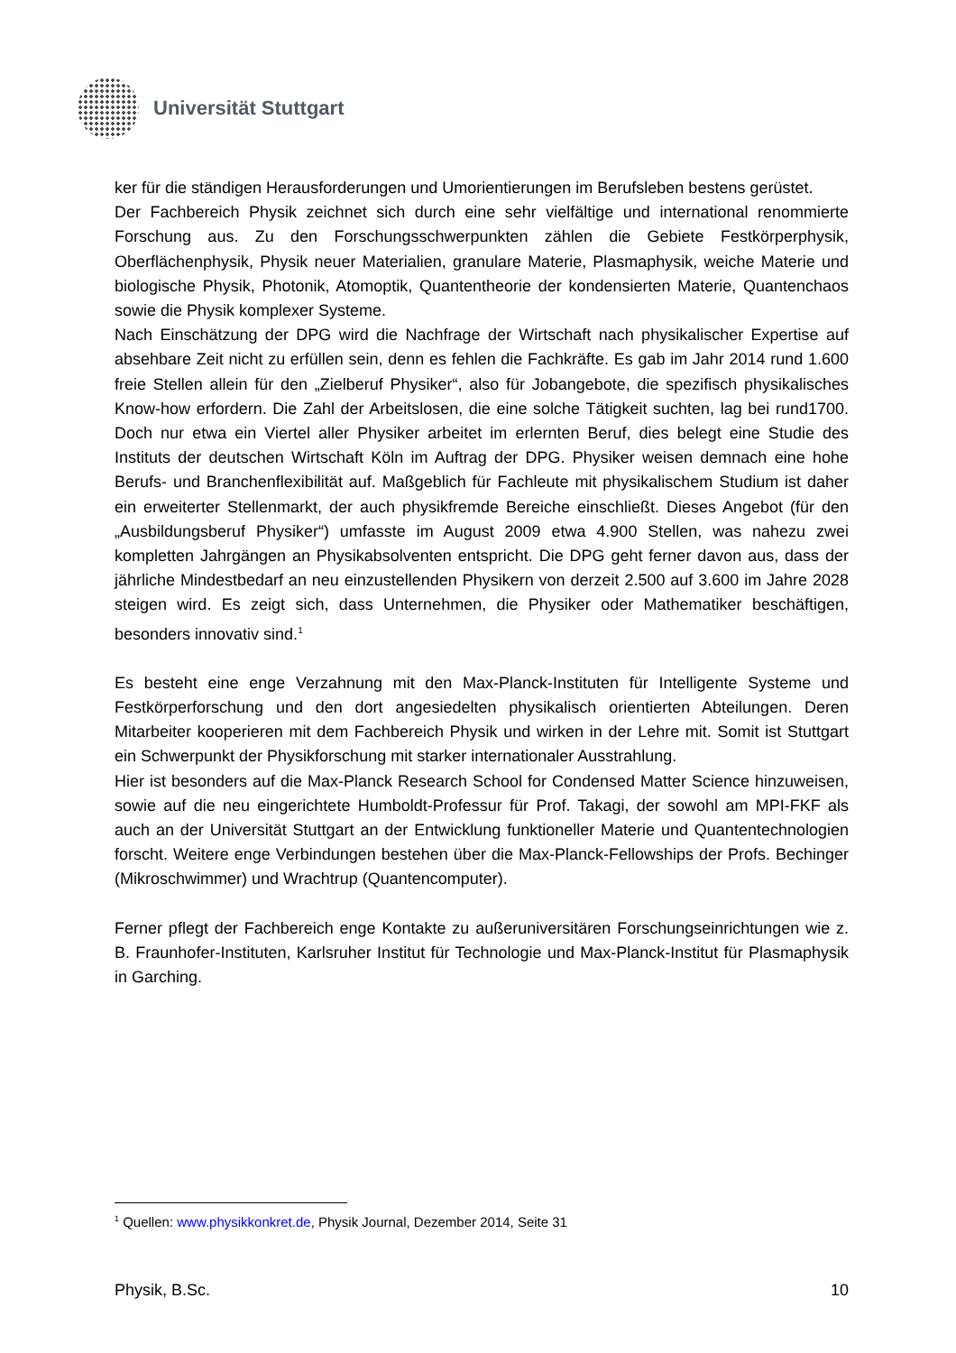Universität Stuttgart
ker für die ständigen Herausforderungen und Umorientierungen im Berufsleben bestens gerüstet.
Der Fachbereich Physik zeichnet sich durch eine sehr vielfältige und international renommierte Forschung aus. Zu den Forschungsschwerpunkten zählen die Gebiete Festkörperphysik, Oberflächenphysik, Physik neuer Materialien, granulare Materie, Plasmaphysik, weiche Materie und biologische Physik, Photonik, Atomoptik, Quantentheorie der kondensierten Materie, Quantenchaos sowie die Physik komplexer Systeme.
Nach Einschätzung der DPG wird die Nachfrage der Wirtschaft nach physikalischer Expertise auf absehbare Zeit nicht zu erfüllen sein, denn es fehlen die Fachkräfte. Es gab im Jahr 2014 rund 1.600 freie Stellen allein für den „Zielberuf Physiker“, also für Jobangebote, die spezifisch physikalisches Know-how erfordern. Die Zahl der Arbeitslosen, die eine solche Tätigkeit suchten, lag bei rund1700. Doch nur etwa ein Viertel aller Physiker arbeitet im erlernten Beruf, dies belegt eine Studie des Instituts der deutschen Wirtschaft Köln im Auftrag der DPG. Physiker weisen demnach eine hohe Berufs- und Branchenflexibilität auf. Maßgeblich für Fachleute mit physikalischem Studium ist daher ein erweiterter Stellenmarkt, der auch physikfremde Bereiche einschließt. Dieses Angebot (für den „Ausbildungsberuf Physiker“) umfasste im August 2009 etwa 4.900 Stellen, was nahezu zwei kompletten Jahrgängen an Physikabsolventen entspricht. Die DPG geht ferner davon aus, dass der jährliche Mindestbedarf an neu einzustellenden Physikern von derzeit 2.500 auf 3.600 im Jahre 2028 steigen wird. Es zeigt sich, dass Unternehmen, die Physiker oder Mathematiker beschäftigen, besonders innovativ sind.<sup>1</sup>
Es besteht eine enge Verzahnung mit den Max-Planck-Instituten für Intelligente Systeme und Festkörperforschung und den dort angesiedelten physikalisch orientierten Abteilungen. Deren Mitarbeiter kooperieren mit dem Fachbereich Physik und wirken in der Lehre mit. Somit ist Stuttgart ein Schwerpunkt der Physikforschung mit starker internationaler Ausstrahlung.
Hier ist besonders auf die Max-Planck Research School for Condensed Matter Science hinzuweisen, sowie auf die neu eingerichtete Humboldt-Professur für Prof. Takagi, der sowohl am MPI-FKF als auch an der Universität Stuttgart an der Entwicklung funktioneller Materie und Quantentechnologien forscht. Weitere enge Verbindungen bestehen über die Max-Planck-Fellowships der Profs. Bechinger (Mikroschwimmer) und Wrachtrup (Quantencomputer).
Ferner pflegt der Fachbereich enge Kontakte zu außeruniversitären Forschungseinrichtungen wie z. B. Fraunhofer-Instituten, Karlsruher Institut für Technologie und Max-Planck-Institut für Plasmaphysik in Garching.
<sup>1</sup> Quellen: www.physikkonkret.de, Physik Journal, Dezember 2014, Seite 31
Physik, B.Sc. 10